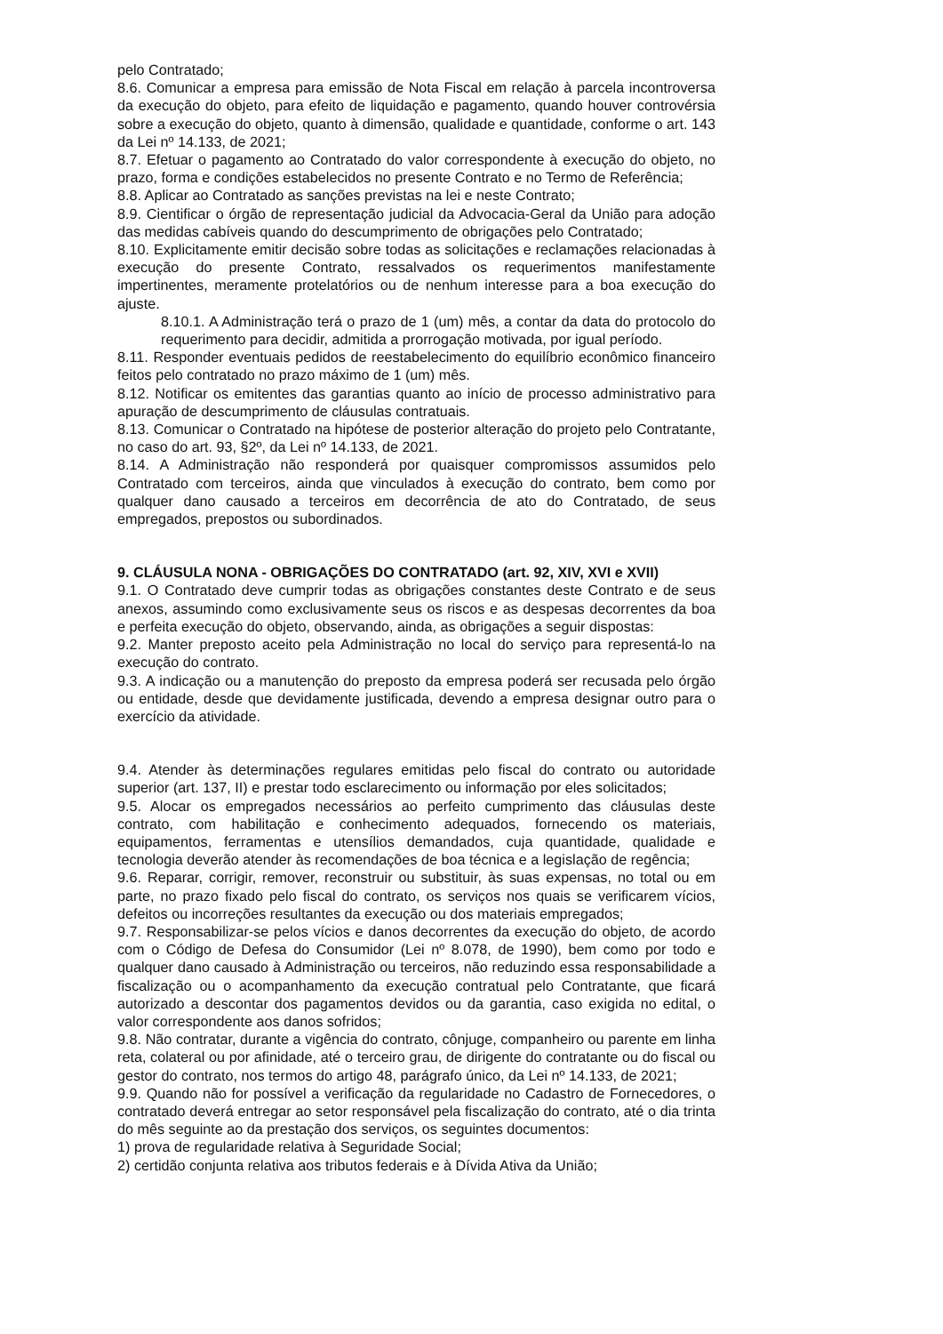pelo Contratado;
8.6. Comunicar a empresa para emissão de Nota Fiscal em relação à parcela incontroversa da execução do objeto, para efeito de liquidação e pagamento, quando houver controvérsia sobre a execução do objeto, quanto à dimensão, qualidade e quantidade, conforme o art. 143 da Lei nº 14.133, de 2021;
8.7. Efetuar o pagamento ao Contratado do valor correspondente à execução do objeto, no prazo, forma e condições estabelecidos no presente Contrato e no Termo de Referência;
8.8. Aplicar ao Contratado as sanções previstas na lei e neste Contrato;
8.9. Cientificar o órgão de representação judicial da Advocacia-Geral da União para adoção das medidas cabíveis quando do descumprimento de obrigações pelo Contratado;
8.10. Explicitamente emitir decisão sobre todas as solicitações e reclamações relacionadas à execução do presente Contrato, ressalvados os requerimentos manifestamente impertinentes, meramente protelatórios ou de nenhum interesse para a boa execução do ajuste.
8.10.1. A Administração terá o prazo de 1 (um) mês, a contar da data do protocolo do requerimento para decidir, admitida a prorrogação motivada, por igual período.
8.11. Responder eventuais pedidos de reestabelecimento do equilíbrio econômico financeiro feitos pelo contratado no prazo máximo de 1 (um) mês.
8.12. Notificar os emitentes das garantias quanto ao início de processo administrativo para apuração de descumprimento de cláusulas contratuais.
8.13. Comunicar o Contratado na hipótese de posterior alteração do projeto pelo Contratante, no caso do art. 93, §2º, da Lei nº 14.133, de 2021.
8.14. A Administração não responderá por quaisquer compromissos assumidos pelo Contratado com terceiros, ainda que vinculados à execução do contrato, bem como por qualquer dano causado a terceiros em decorrência de ato do Contratado, de seus empregados, prepostos ou subordinados.
9. CLÁUSULA NONA - OBRIGAÇÕES DO CONTRATADO (art. 92, XIV, XVI e XVII)
9.1. O Contratado deve cumprir todas as obrigações constantes deste Contrato e de seus anexos, assumindo como exclusivamente seus os riscos e as despesas decorrentes da boa e perfeita execução do objeto, observando, ainda, as obrigações a seguir dispostas:
9.2. Manter preposto aceito pela Administração no local do serviço para representá-lo na execução do contrato.
9.3. A indicação ou a manutenção do preposto da empresa poderá ser recusada pelo órgão ou entidade, desde que devidamente justificada, devendo a empresa designar outro para o exercício da atividade.
9.4. Atender às determinações regulares emitidas pelo fiscal do contrato ou autoridade superior (art. 137, II) e prestar todo esclarecimento ou informação por eles solicitados;
9.5. Alocar os empregados necessários ao perfeito cumprimento das cláusulas deste contrato, com habilitação e conhecimento adequados, fornecendo os materiais, equipamentos, ferramentas e utensílios demandados, cuja quantidade, qualidade e tecnologia deverão atender às recomendações de boa técnica e a legislação de regência;
9.6. Reparar, corrigir, remover, reconstruir ou substituir, às suas expensas, no total ou em parte, no prazo fixado pelo fiscal do contrato, os serviços nos quais se verificarem vícios, defeitos ou incorreções resultantes da execução ou dos materiais empregados;
9.7. Responsabilizar-se pelos vícios e danos decorrentes da execução do objeto, de acordo com o Código de Defesa do Consumidor (Lei nº 8.078, de 1990), bem como por todo e qualquer dano causado à Administração ou terceiros, não reduzindo essa responsabilidade a fiscalização ou o acompanhamento da execução contratual pelo Contratante, que ficará autorizado a descontar dos pagamentos devidos ou da garantia, caso exigida no edital, o valor correspondente aos danos sofridos;
9.8. Não contratar, durante a vigência do contrato, cônjuge, companheiro ou parente em linha reta, colateral ou por afinidade, até o terceiro grau, de dirigente do contratante ou do fiscal ou gestor do contrato, nos termos do artigo 48, parágrafo único, da Lei nº 14.133, de 2021;
9.9. Quando não for possível a verificação da regularidade no Cadastro de Fornecedores, o contratado deverá entregar ao setor responsável pela fiscalização do contrato, até o dia trinta do mês seguinte ao da prestação dos serviços, os seguintes documentos:
1) prova de regularidade relativa à Seguridade Social;
2) certidão conjunta relativa aos tributos federais e à Dívida Ativa da União;